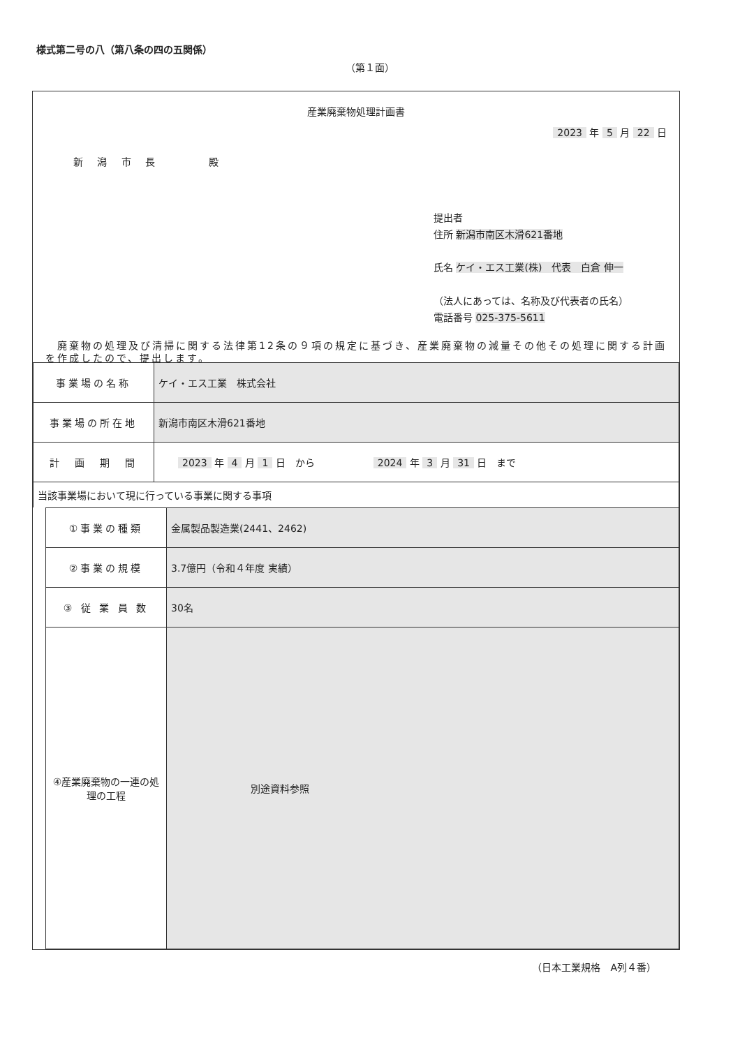様式第二号の八（第八条の四の五関係）
（第１面）
産業廃棄物処理計画書
2023 年 5 月 22 日
新 潟 市 長 　　 殿
提出者
住所 新潟市南区木滑621番地
氏名 ケイ・エス工業(株)　代表　白倉 伸一
（法人にあっては、名称及び代表者の氏名）
電話番号 025-375-5611
　廃棄物の処理及び清掃に関する法律第12条の９項の規定に基づき、産業廃棄物の減量その他その処理に関する計画を作成したので、提出します。
| 事業場の名称 | ケイ・エス工業 株式会社 |
| 事業場の所在地 | 新潟市南区木滑621番地 |
| 計 画 期 間 | 2023 年 4 月 1 日 から 2024 年 3 月 31 日 まで |
| 当該事業場において現に行っている事業に関する事項 | |
| ①事業の種類 | 金属製品製造業(2441、2462) |
| ②事業の規模 | 3.7億円（令和４年度 実績） |
| ③ 従 業 員 数 | 30名 |
| ④産業廃棄物の一連の処理の工程 | 別途資料参照 |
（日本工業規格　A列４番）